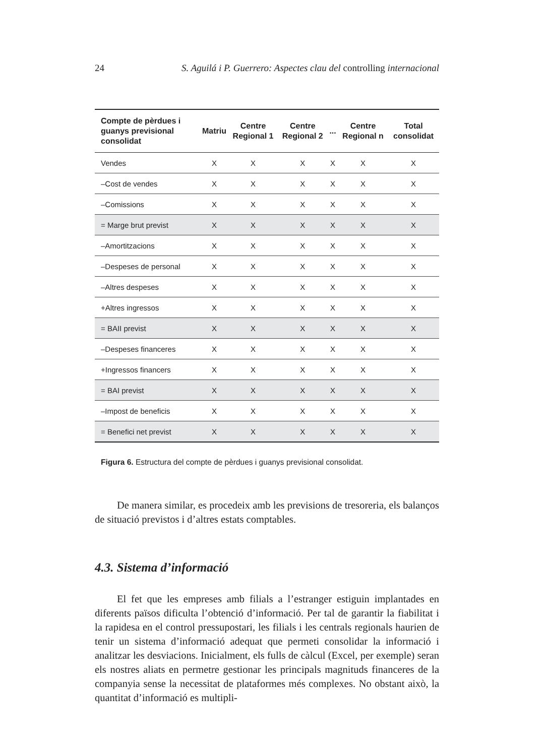24 S. Aguilá i P. Guerrero: Aspectes clau del controlling internacional
| Compte de pèrdues i guanys previsional consolidat | Matriu | Centre Regional 1 | Centre Regional 2 | ... | Centre Regional n | Total consolidat |
| --- | --- | --- | --- | --- | --- | --- |
| Vendes | X | X | X | X | X | X |
| –Cost de vendes | X | X | X | X | X | X |
| –Comissions | X | X | X | X | X | X |
| = Marge brut previst | X | X | X | X | X | X |
| –Amortitzacions | X | X | X | X | X | X |
| –Despeses de personal | X | X | X | X | X | X |
| –Altres despeses | X | X | X | X | X | X |
| +Altres ingressos | X | X | X | X | X | X |
| = BAII previst | X | X | X | X | X | X |
| –Despeses financeres | X | X | X | X | X | X |
| +Ingressos financers | X | X | X | X | X | X |
| = BAI previst | X | X | X | X | X | X |
| –Impost de beneficis | X | X | X | X | X | X |
| = Benefici net previst | X | X | X | X | X | X |
Figura 6. Estructura del compte de pèrdues i guanys previsional consolidat.
De manera similar, es procedeix amb les previsions de tresoreria, els balanços de situació previstos i d’altres estats comptables.
4.3. Sistema d’informació
El fet que les empreses amb filials a l’estranger estiguin implantades en diferents països dificulta l’obtenció d’informació. Per tal de garantir la fiabilitat i la rapidesa en el control pressupostari, les filials i les centrals regionals haurien de tenir un sistema d’informació adequat que permeti consolidar la informació i analitzar les desviacions. Inicialment, els fulls de càlcul (Excel, per exemple) seran els nostres aliats en permetre gestionar les principals magnituds financeres de la companyia sense la necessitat de plataformes més complexes. No obstant això, la quantitat d’informació es multipli-